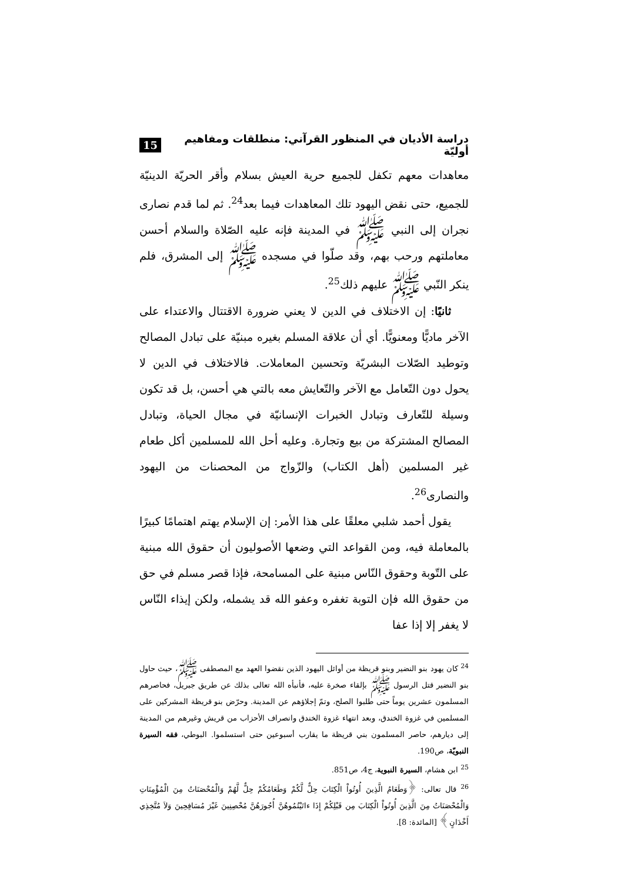دراسة الأديان في المنظور القرآني: منطلقات ومفاهيم أوليّة 15
معاهدات معهم تكفل للجميع حرية العيش بسلام وأقر الحريّة الدينيّة للجميع، حتى نقض اليهود تلك المعاهدات فيما بعد<sup>24</sup>. ثم لما قدم نصارى نجران إلى النبي ﷺ في المدينة فإنه عليه الصّلاة والسلام أحسن معاملتهم ورحب بهم، وقد صلّوا في مسجده ﷺ إلى المشرق، فلم ينكر النّبي ﷺ عليهم ذلك<sup>25</sup>.
ثانيًا: إن الاختلاف في الدين لا يعني ضرورة الاقتتال والاعتداء على الآخر ماديًّا ومعنويًّا. أي أن علاقة المسلم بغيره مبنيّة على تبادل المصالح وتوطيد الصّلات البشريّة وتحسين المعاملات. فالاختلاف في الدين لا يحول دون التّعامل مع الآخر والتّعايش معه بالتي هي أحسن، بل قد تكون وسيلة للتّعارف وتبادل الخبرات الإنسانيّة في مجال الحياة، وتبادل المصالح المشتركة من بيع وتجارة. وعليه أحل الله للمسلمين أكل طعام غير المسلمين (أهل الكتاب) والزّواج من المحصنات من اليهود والنصارى<sup>26</sup>.
يقول أحمد شلبي معلقًا على هذا الأمر: إن الإسلام يهتم اهتمامًا كبيرًا بالمعاملة فيه، ومن القواعد التي وضعها الأصوليون أن حقوق الله مبنية على التّوبة وحقوق النّاس مبنية على المسامحة، فإذا قصر مسلم في حق من حقوق الله فإن التوبة تغفره وعفو الله قد يشمله، ولكن إيذاء النّاس لا يغفر إلا إذا عفا
<sup>24</sup> كان يهود بنو النضير وبنو قريظة من أوائل اليهود الذين نقضوا العهد مع المصطفى ﷺ، حيث حاول بنو النضير قتل الرسول ﷺ بإلقاء صخرة عليه، فأنبأه الله تعالى بذلك عن طريق جبريل، فحاصرهم المسلمون عشرين يوماً حتى طلبوا الصلح، وتمّ إجلاؤهم عن المدينة. وحرّض بنو قريظة المشركين على المسلمين في غزوة الخندق، وبعد انتهاء غزوة الخندق وانصراف الأحزاب من قريش وغيرهم من المدينة إلى ديارهم، حاصر المسلمون بني قريظة ما يقارب أسبوعين حتى استسلموا. البوطي، فقه السيرة النبويّة، ص190.
<sup>25</sup> ابن هشام، السيرة النبوية، ج4، ص851.
<sup>26</sup> قال تعالى: ﴿وَطَعَامُ الَّذِينَ أُوتُواْ الْكِتَابَ حِلٌّ لَّكُمْ وَطَعَامُكُمْ حِلٌّ لَّهُمْ وَالْمُحْصَنَاتُ مِنَ الْمُؤْمِنَاتِ وَالْمُحْصَنَاتُ مِنَ الَّذِينَ أُوتُواْ الْكِتَابَ مِن قَبْلِكُمْ إِذَا ءاتَيْتُمُوهُنَّ أُجُورَهُنَّ مُحْصِنِينَ غَيْرَ مُسَافِحِينَ وَلاَ مُتَّخِذِي أَخْدَانٍ﴾ [المائدة: 8].